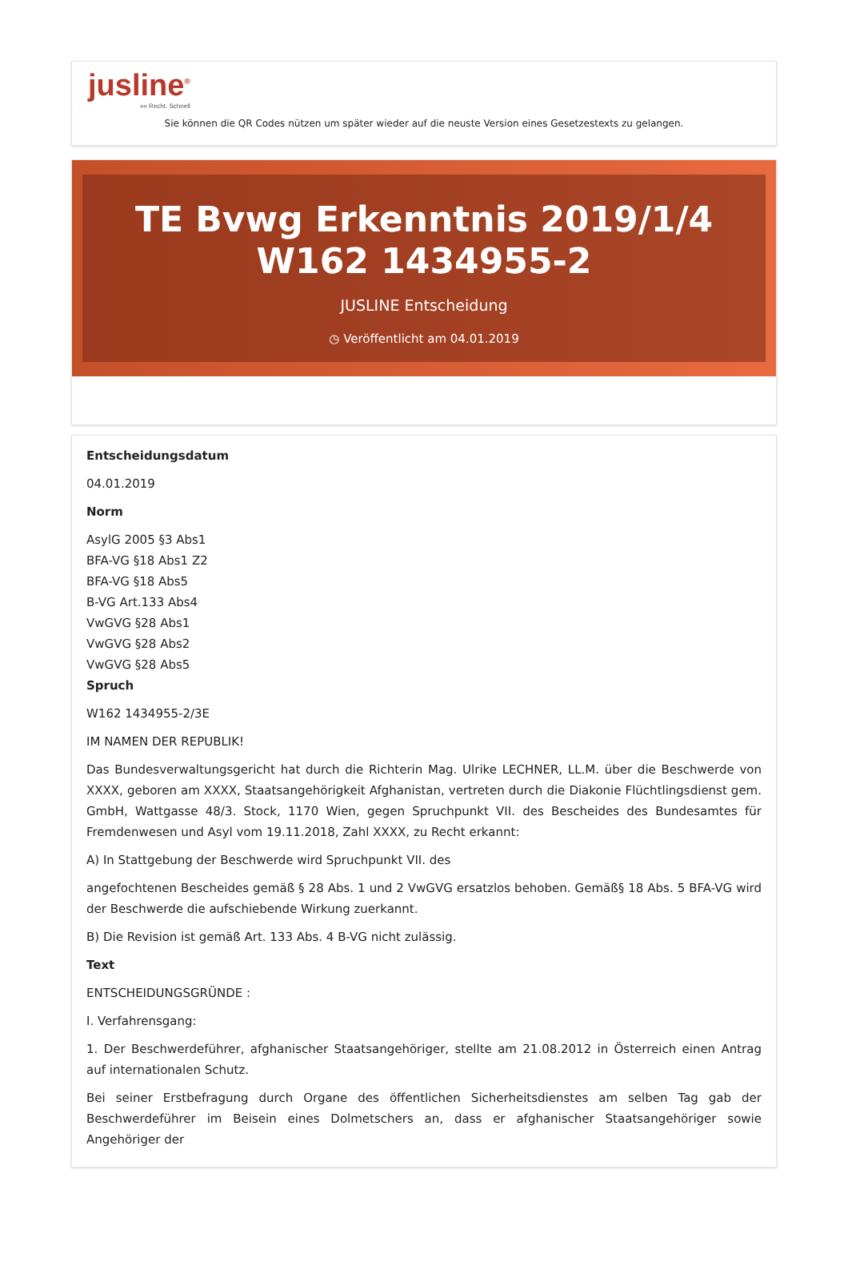jusline<sup>®</sup>
»» Recht. Schnell
Sie können die QR Codes nützen um später wieder auf die neuste Version eines Gesetzestexts zu gelangen.
TE Bvwg Erkenntnis 2019/1/4 W162 1434955-2
JUSLINE Entscheidung
◷ Veröffentlicht am 04.01.2019
Entscheidungsdatum
04.01.2019
Norm
AsylG 2005 §3 Abs1
BFA-VG §18 Abs1 Z2
BFA-VG §18 Abs5
B-VG Art.133 Abs4
VwGVG §28 Abs1
VwGVG §28 Abs2
VwGVG §28 Abs5
Spruch
W162 1434955-2/3E
IM NAMEN DER REPUBLIK!
Das Bundesverwaltungsgericht hat durch die Richterin Mag. Ulrike LECHNER, LL.M. über die Beschwerde von XXXX, geboren am XXXX, Staatsangehörigkeit Afghanistan, vertreten durch die Diakonie Flüchtlingsdienst gem. GmbH, Wattgasse 48/3. Stock, 1170 Wien, gegen Spruchpunkt VII. des Bescheides des Bundesamtes für Fremdenwesen und Asyl vom 19.11.2018, Zahl XXXX, zu Recht erkannt:
A) In Stattgebung der Beschwerde wird Spruchpunkt VII. des
angefochtenen Bescheides gemäß § 28 Abs. 1 und 2 VwGVG ersatzlos behoben. Gemäß§ 18 Abs. 5 BFA-VG wird der Beschwerde die aufschiebende Wirkung zuerkannt.
B) Die Revision ist gemäß Art. 133 Abs. 4 B-VG nicht zulässig.
Text
ENTSCHEIDUNGSGRÜNDE :
I. Verfahrensgang:
1. Der Beschwerdeführer, afghanischer Staatsangehöriger, stellte am 21.08.2012 in Österreich einen Antrag auf internationalen Schutz.
Bei seiner Erstbefragung durch Organe des öffentlichen Sicherheitsdienstes am selben Tag gab der Beschwerdeführer im Beisein eines Dolmetschers an, dass er afghanischer Staatsangehöriger sowie Angehöriger der